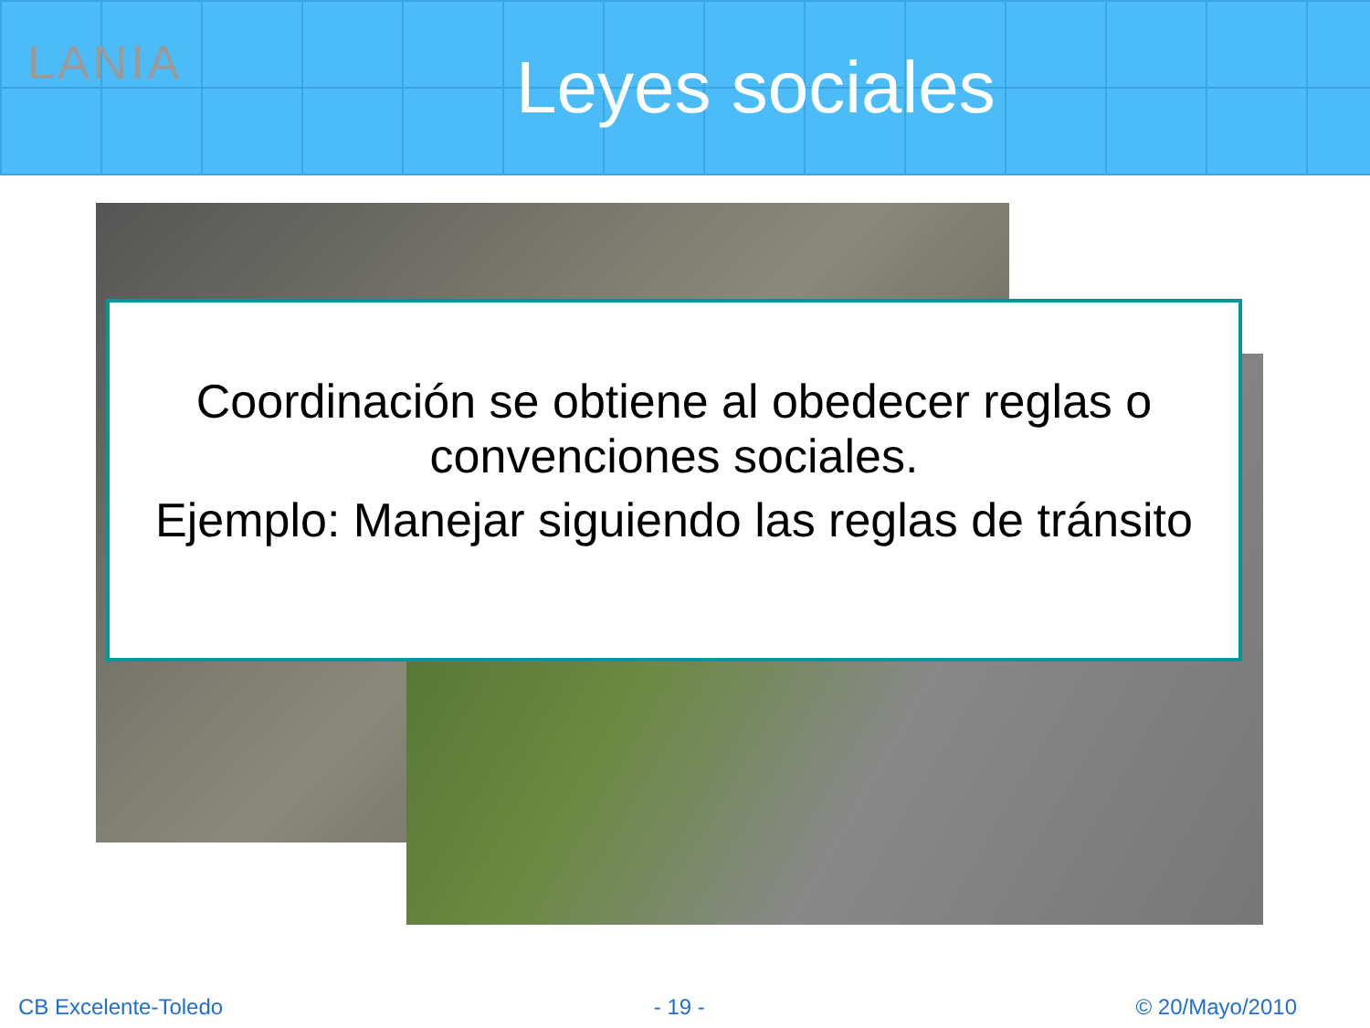LANIA
Leyes sociales
Coordinación se obtiene al obedecer reglas o convenciones sociales.
Ejemplo: Manejar siguiendo las reglas de tránsito
CB Excelente-Toledo - 19 - © 20/Mayo/2010